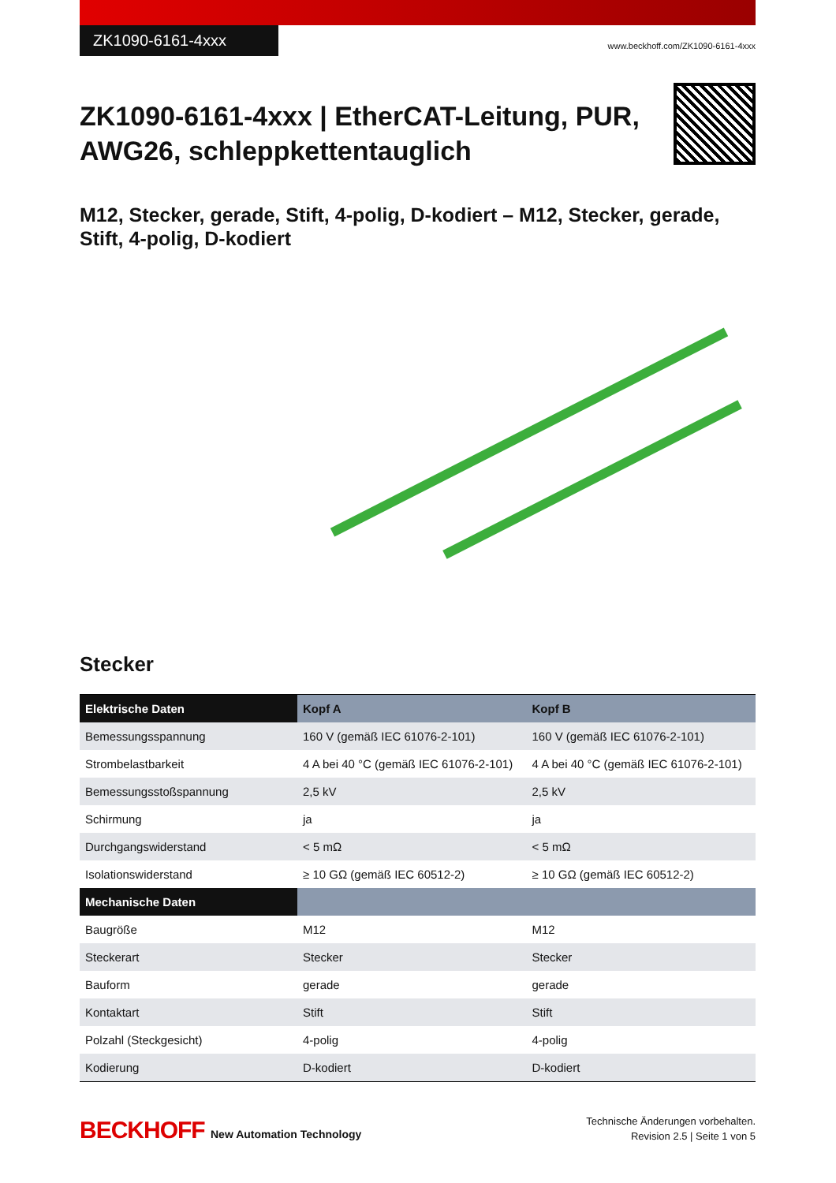ZK1090-6161-4xxx
www.beckhoff.com/ZK1090-6161-4xxx
ZK1090-6161-4xxx | EtherCAT-Leitung, PUR,
AWG26, schleppkettentauglich
M12, Stecker, gerade, Stift, 4-polig, D-kodiert – M12, Stecker, gerade, Stift, 4-polig, D-kodiert
Stecker
| Elektrische Daten | Kopf A | Kopf B |
| --- | --- | --- |
| Bemessungsspannung | 160 V (gemäß IEC 61076-2-101) | 160 V (gemäß IEC 61076-2-101) |
| Strombelastbarkeit | 4 A bei 40 °C (gemäß IEC 61076-2-101) | 4 A bei 40 °C (gemäß IEC 61076-2-101) |
| Bemessungsstoßspannung | 2,5 kV | 2,5 kV |
| Schirmung | ja | ja |
| Durchgangswiderstand | < 5 mΩ | < 5 mΩ |
| Isolationswiderstand | ≥ 10 GΩ (gemäß IEC 60512-2) | ≥ 10 GΩ (gemäß IEC 60512-2) |
| Mechanische Daten | | |
| Baugröße | M12 | M12 |
| Steckerart | Stecker | Stecker |
| Bauform | gerade | gerade |
| Kontaktart | Stift | Stift |
| Polzahl (Steckgesicht) | 4-polig | 4-polig |
| Kodierung | D-kodiert | D-kodiert |
BECKHOFF New Automation Technology
Technische Änderungen vorbehalten.
Revision 2.5 | Seite 1 von 5